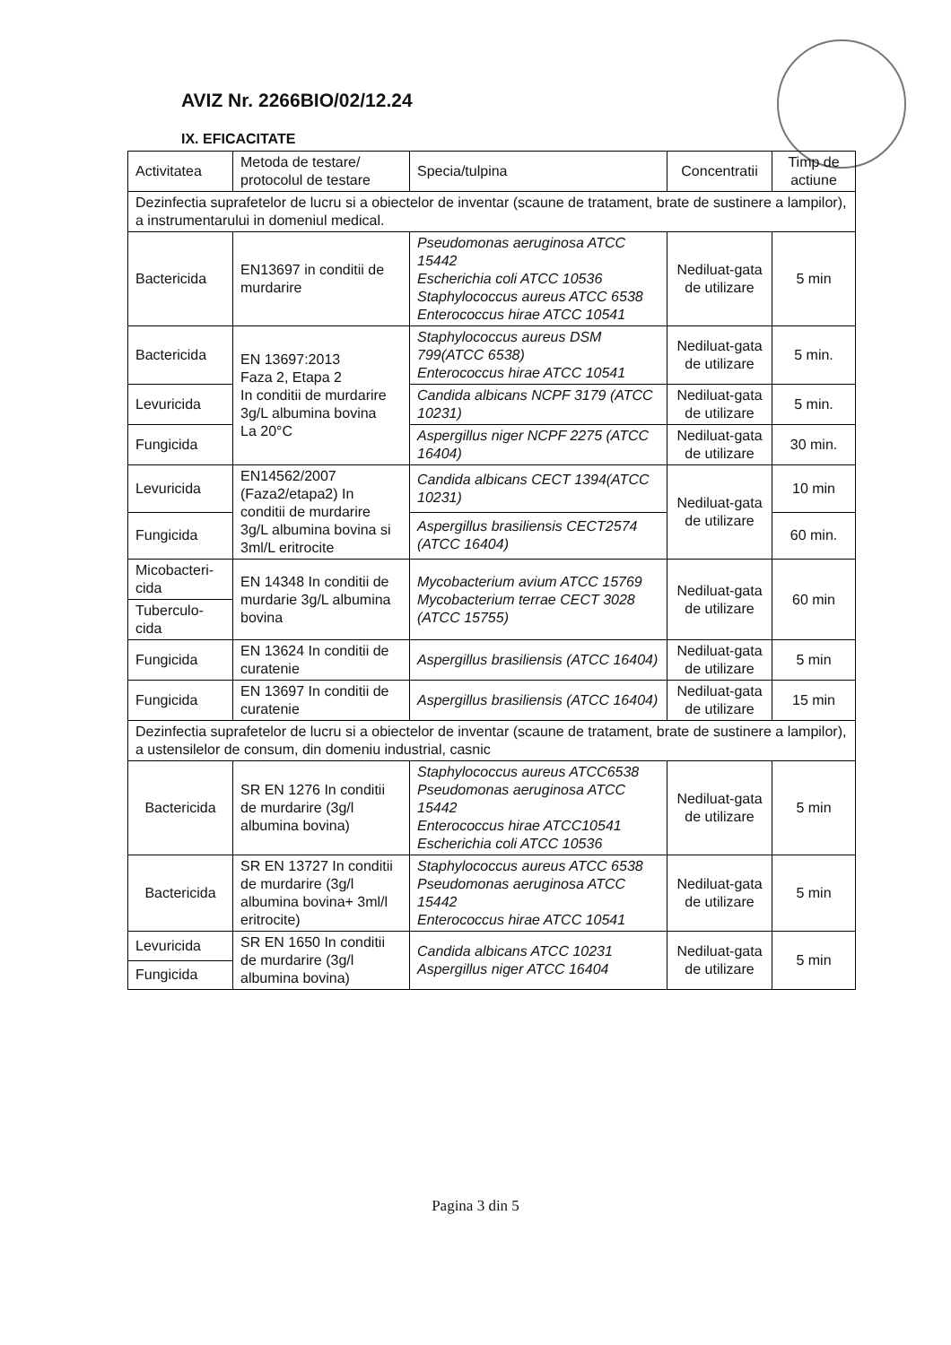AVIZ Nr. 2266BIO/02/12.24
IX. EFICACITATE
| Activitatea | Metoda de testare/ protocolul de testare | Specia/tulpina | Concentratii | Timp de actiune |
| --- | --- | --- | --- | --- |
| Dezinfectia suprafetelor de lucru si a obiectelor de inventar (scaune de tratament, brate de sustinere a lampilor), a instrumentarului in domeniul medical. | | | | |
| Bactericida | EN13697 in conditii de murdarire | Pseudomonas aeruginosa ATCC 15442 Escherichia coli ATCC 10536 Staphylococcus aureus ATCC 6538 Enterococcus hirae ATCC 10541 | Nediluat-gata de utilizare | 5 min |
| Bactericida | EN 13697:2013 Faza 2, Etapa 2 In conditii de murdarire 3g/L albumina bovina La 20°C | Staphylococcus aureus DSM 799(ATCC 6538) Enterococcus hirae ATCC 10541 | Nediluat-gata de utilizare | 5 min. |
| Levuricida | | Candida albicans NCPF 3179 (ATCC 10231) | Nediluat-gata de utilizare | 5 min. |
| Fungicida | | Aspergillus niger NCPF 2275 (ATCC 16404) | Nediluat-gata de utilizare | 30 min. |
| Levuricida | EN14562/2007 (Faza2/etapa2) In conditii de murdarire 3g/L albumina bovina si 3ml/L eritrocite | Candida albicans CECT 1394(ATCC 10231) | Nediluat-gata de utilizare | 10 min |
| Fungicida | | Aspergillus brasiliensis CECT2574 (ATCC 16404) | | 60 min. |
| Micobacteri-cida | EN 14348 In conditii de murdarie 3g/L albumina bovina | Mycobacterium avium ATCC 15769 Mycobacterium terrae CECT 3028 (ATCC 15755) | Nediluat-gata de utilizare | 60 min |
| Tuberculo-cida | | | | |
| Fungicida | EN 13624 In conditii de curatenie | Aspergillus brasiliensis (ATCC 16404) | Nediluat-gata de utilizare | 5 min |
| Fungicida | EN 13697 In conditii de curatenie | Aspergillus brasiliensis (ATCC 16404) | Nediluat-gata de utilizare | 15 min |
| Dezinfectia suprafetelor de lucru si a obiectelor de inventar (scaune de tratament, brate de sustinere a lampilor), a ustensilelor de consum, din domeniu industrial, casnic | | | | |
| Bactericida | SR EN 1276 In conditii de murdarire (3g/l albumina bovina) | Staphylococcus aureus ATCC6538 Pseudomonas aeruginosa ATCC 15442 Enterococcus hirae ATCC10541 Escherichia coli ATCC 10536 | Nediluat-gata de utilizare | 5 min |
| Bactericida | SR EN 13727 In conditii de murdarire (3g/l albumina bovina+ 3ml/l eritrocite) | Staphylococcus aureus ATCC 6538 Pseudomonas aeruginosa ATCC 15442 Enterococcus hirae ATCC 10541 | Nediluat-gata de utilizare | 5 min |
| Levuricida | SR EN 1650 In conditii de murdarire (3g/l albumina bovina) | Candida albicans ATCC 10231 Aspergillus niger ATCC 16404 | Nediluat-gata de utilizare | 5 min |
| Fungicida | | | | |
Pagina 3 din 5